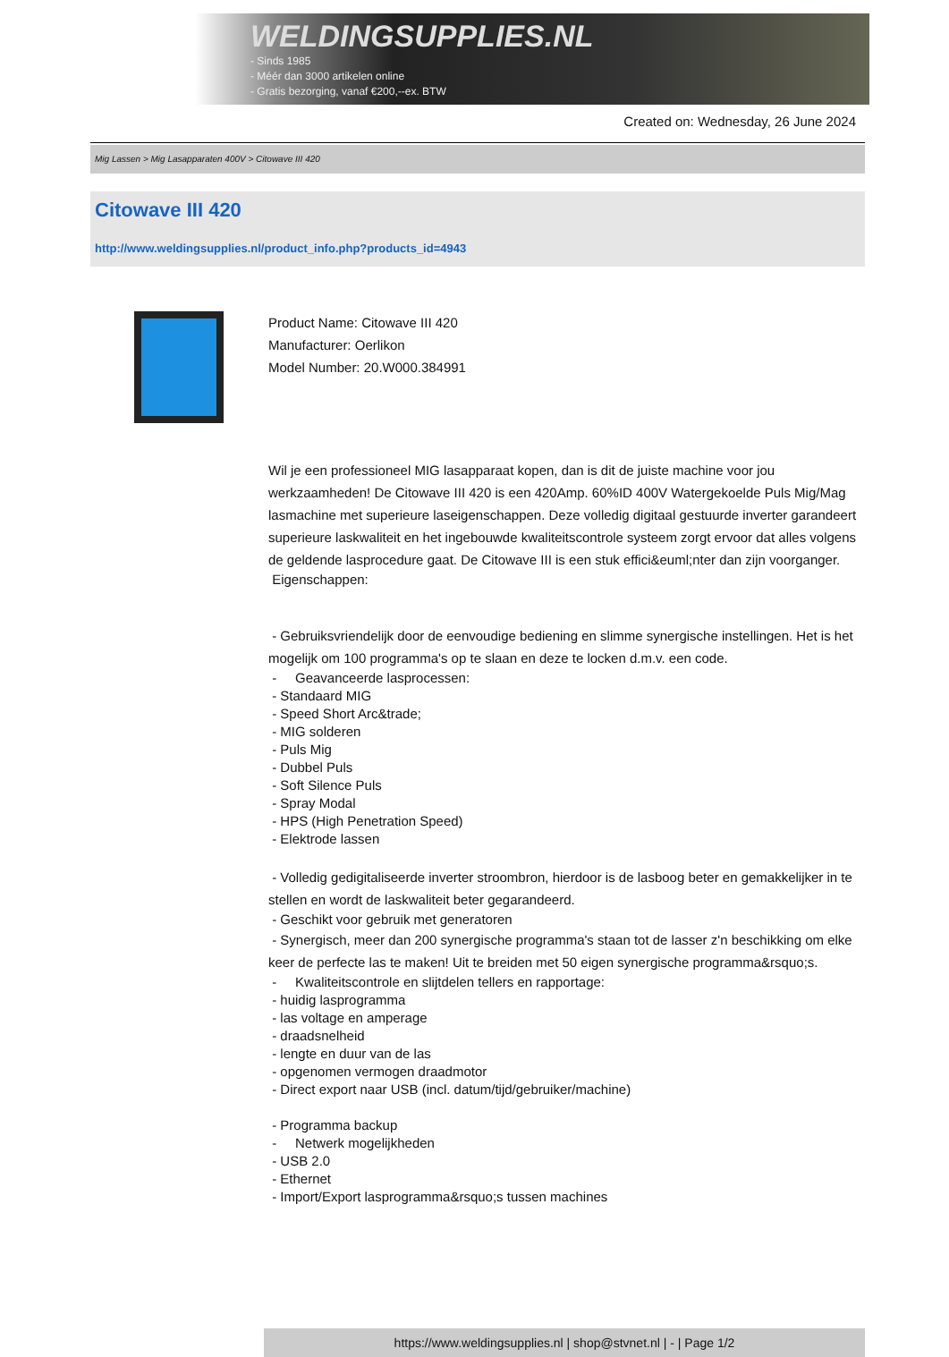WELDINGSUPPLIES.NL
- Sinds 1985
- Méér dan 3000 artikelen online
- Gratis bezorging, vanaf €200,--ex. BTW
Created on: Wednesday, 26 June 2024
Mig Lassen > Mig Lasapparaten 400V > Citowave III 420
Citowave III 420
http://www.weldingsupplies.nl/product_info.php?products_id=4943
Product Name: Citowave III 420
Manufacturer: Oerlikon
Model Number: 20.W000.384991
Wil je een professioneel MIG lasapparaat kopen, dan is dit de juiste machine voor jou werkzaamheden! De Citowave III 420 is een 420Amp. 60%ID 400V Watergekoelde Puls Mig/Mag lasmachine met superieure laseigenschappen. Deze volledig digitaal gestuurde inverter garandeert superieure laskwaliteit en het ingebouwde kwaliteitscontrole systeem zorgt ervoor dat alles volgens de geldende lasprocedure gaat. De Citowave III is een stuk effici&euml;nter dan zijn voorganger.
Eigenschappen:
- Gebruiksvriendelijk door de eenvoudige bediening en slimme synergische instellingen. Het is het mogelijk om 100 programma's op te slaan en deze te locken d.m.v. een code.
- Geavanceerde lasprocessen:
- Standaard MIG
- Speed Short Arc&trade;
- MIG solderen
- Puls Mig
- Dubbel Puls
- Soft Silence Puls
- Spray Modal
- HPS (High Penetration Speed)
- Elektrode lassen
- Volledig gedigitaliseerde inverter stroombron, hierdoor is de lasboog beter en gemakkelijker in te stellen en wordt de laskwaliteit beter gegarandeerd.
- Geschikt voor gebruik met generatoren
- Synergisch, meer dan 200 synergische programma's staan tot de lasser z'n beschikking om elke keer de perfecte las te maken! Uit te breiden met 50 eigen synergische programma&rsquo;s.
- Kwaliteitscontrole en slijtdelen tellers en rapportage:
- huidig lasprogramma
- las voltage en amperage
- draadsnelheid
- lengte en duur van de las
- opgenomen vermogen draadmotor
- Direct export naar USB (incl. datum/tijd/gebruiker/machine)
- Programma backup
- Netwerk mogelijkheden
- USB 2.0
- Ethernet
- Import/Export lasprogramma&rsquo;s tussen machines
https://www.weldingsupplies.nl | shop@stvnet.nl | - | Page 1/2